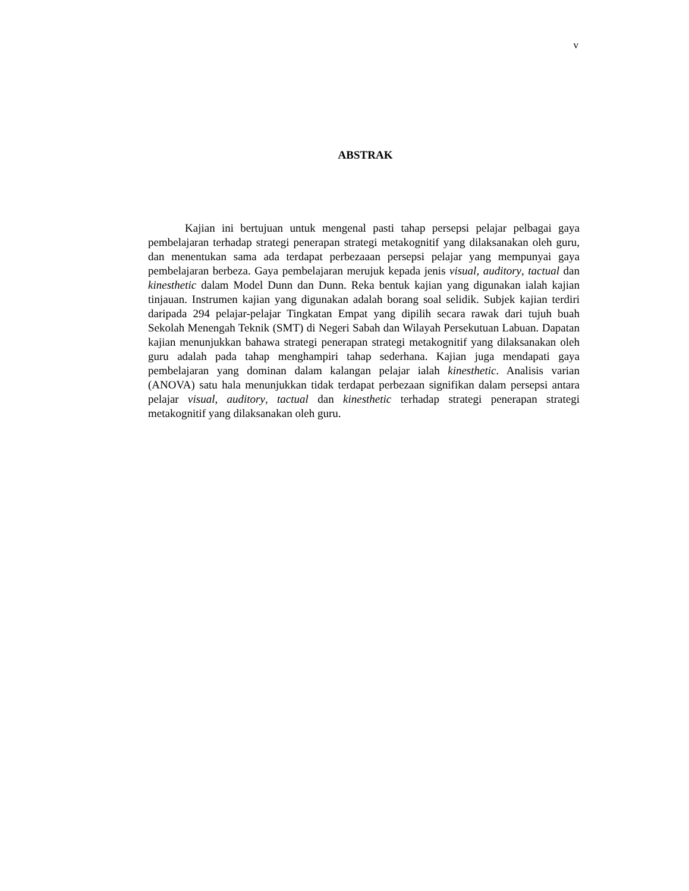v
ABSTRAK
Kajian ini bertujuan untuk mengenal pasti tahap persepsi pelajar pelbagai gaya pembelajaran terhadap strategi penerapan strategi metakognitif yang dilaksanakan oleh guru, dan menentukan sama ada terdapat perbezaaan persepsi pelajar yang mempunyai gaya pembelajaran berbeza. Gaya pembelajaran merujuk kepada jenis visual, auditory, tactual dan kinesthetic dalam Model Dunn dan Dunn. Reka bentuk kajian yang digunakan ialah kajian tinjauan. Instrumen kajian yang digunakan adalah borang soal selidik. Subjek kajian terdiri daripada 294 pelajar-pelajar Tingkatan Empat yang dipilih secara rawak dari tujuh buah Sekolah Menengah Teknik (SMT) di Negeri Sabah dan Wilayah Persekutuan Labuan. Dapatan kajian menunjukkan bahawa strategi penerapan strategi metakognitif yang dilaksanakan oleh guru adalah pada tahap menghampiri tahap sederhana. Kajian juga mendapati gaya pembelajaran yang dominan dalam kalangan pelajar ialah kinesthetic. Analisis varian (ANOVA) satu hala menunjukkan tidak terdapat perbezaan signifikan dalam persepsi antara pelajar visual, auditory, tactual dan kinesthetic terhadap strategi penerapan strategi metakognitif yang dilaksanakan oleh guru.